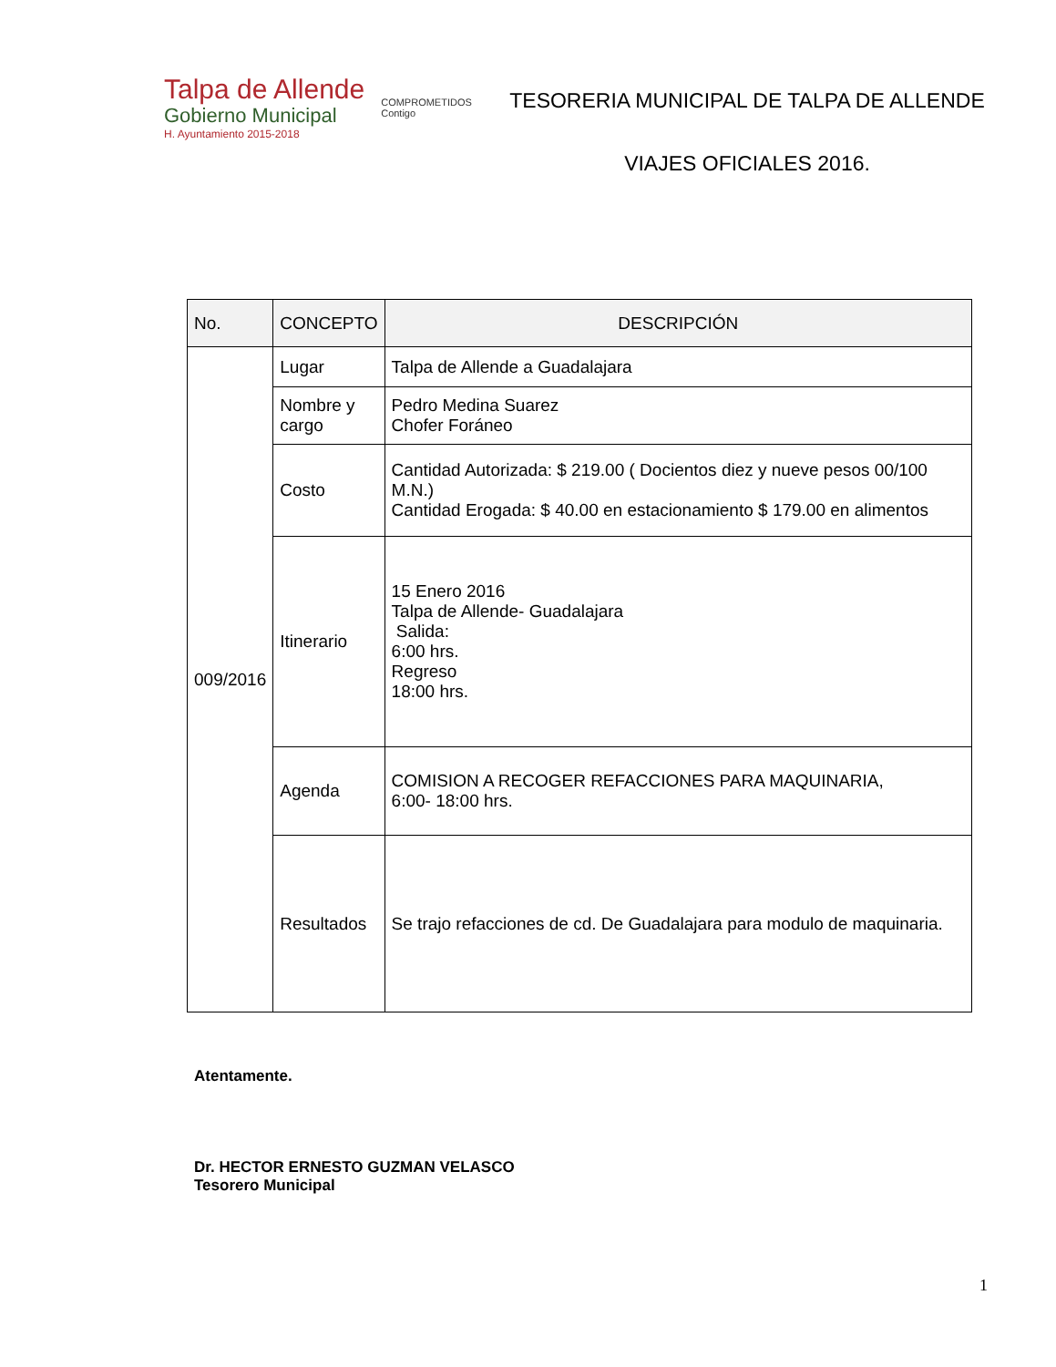Talpa de Allende
Gobierno Municipal
H. Ayuntamiento 2015-2018
COMPROMETIDOS
Contigo
TESORERIA MUNICIPAL DE TALPA DE ALLENDE
VIAJES OFICIALES 2016.
| No. | CONCEPTO | DESCRIPCIÓN |
| --- | --- | --- |
| 009/2016 | Lugar | Talpa de Allende a Guadalajara |
| | Nombre y cargo | Pedro Medina Suarez Chofer Foráneo |
| | Costo | Cantidad Autorizada: $ 219.00 ( Docientos diez y nueve pesos 00/100 M.N.) Cantidad Erogada: $ 40.00 en estacionamiento $ 179.00 en alimentos |
| | Itinerario | 15 Enero 2016 Talpa de Allende- Guadalajara Salida: 6:00 hrs. Regreso 18:00 hrs. |
| | Agenda | COMISION A RECOGER REFACCIONES PARA MAQUINARIA, 6:00- 18:00 hrs. |
| | Resultados | Se trajo refacciones de cd. De Guadalajara para modulo de maquinaria. |
Atentamente.
Dr. HECTOR ERNESTO GUZMAN VELASCO
Tesorero Municipal
1